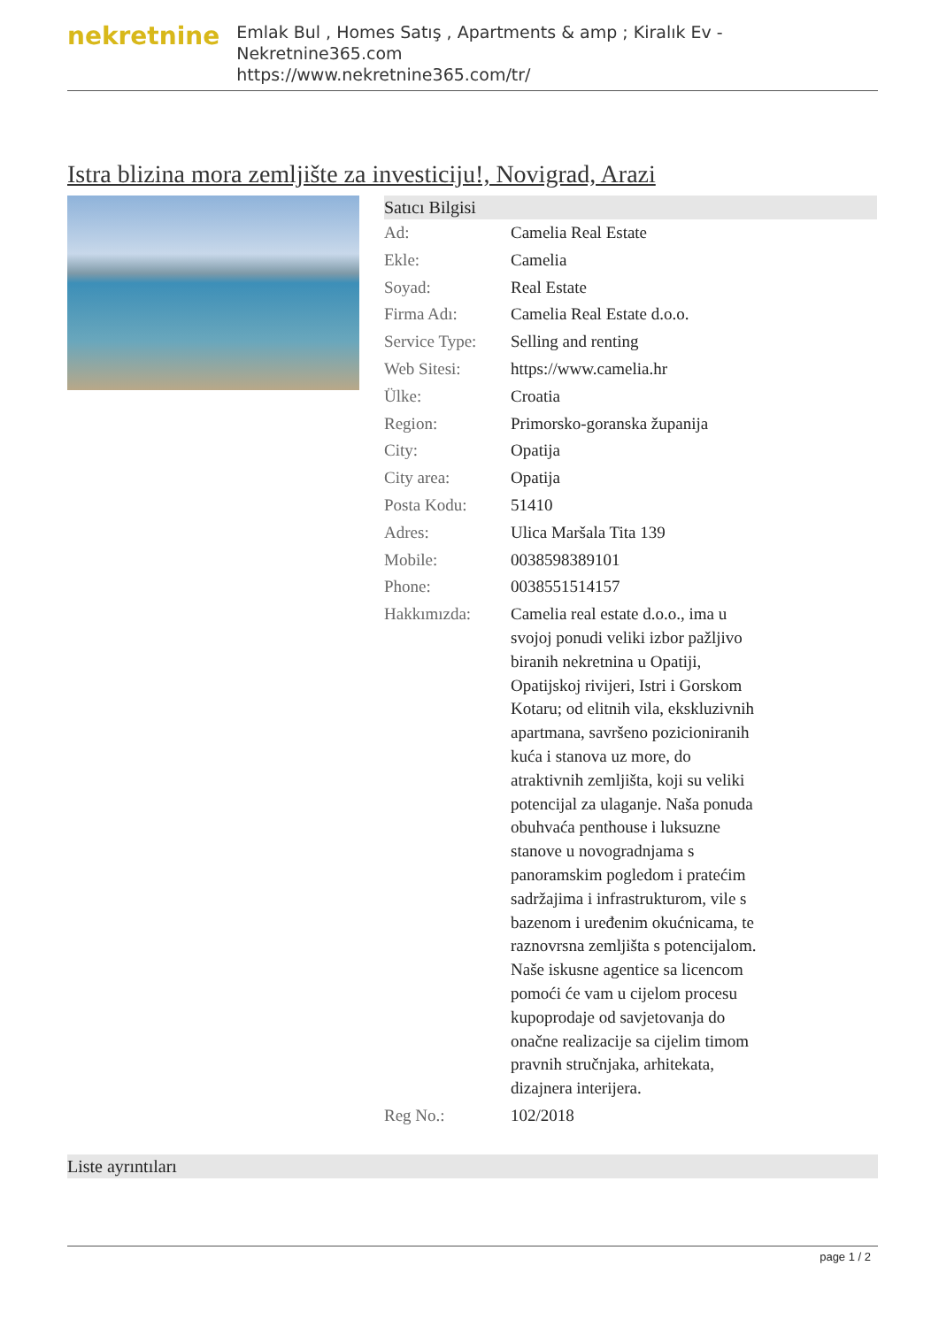nekretnine
Emlak Bul , Homes Satış , Apartments & amp ; Kiralık Ev - Nekretnine365.com
https://www.nekretnine365.com/tr/
Istra blizina mora zemljište za investiciju!, Novigrad, Arazi
| Satıcı Bilgisi | | |
| --- | --- | --- |
| Ad: | Camelia Real Estate | |
| Ekle: | Camelia | |
| Soyad: | Real Estate | |
| Firma Adı: | Camelia Real Estate d.o.o. | |
| Service Type: | Selling and renting | |
| Web Sitesi: | https://www.camelia.hr | |
| Ülke: | Croatia | |
| Region: | Primorsko-goranska županija | |
| City: | Opatija | |
| City area: | Opatija | |
| Posta Kodu: | 51410 | |
| Adres: | Ulica Maršala Tita 139 | |
| Mobile: | 0038598389101 | |
| Phone: | 0038551514157 | |
| Hakkımızda: | Camelia real estate d.o.o., ima u svojoj ponudi veliki izbor pažljivo biranih nekretnina u Opatiji, Opatijskoj rivijeri, Istri i Gorskom Kotaru; od elitnih vila, ekskluzivnih apartmana, savršeno pozicioniranih kuća i stanova uz more, do atraktivnih zemljišta, koji su veliki potencijal za ulaganje. Naša ponuda obuhvaća penthouse i luksuzne stanove u novogradnjama s panoramskim pogledom i pratećim sadržajima i infrastrukturom, vile s bazenom i uređenim okućnicama, te raznovrsna zemljišta s potencijalom. Naše iskusne agentice sa licencom pomoći će vam u cijelom procesu kupoprodaje od savjetovanja do onačne realizacije sa cijelim timom pravnih stručnjaka, arhitekata, dizajnera interijera. | |
| Reg No.: | 102/2018 | |
Liste ayrıntıları
page 1 / 2